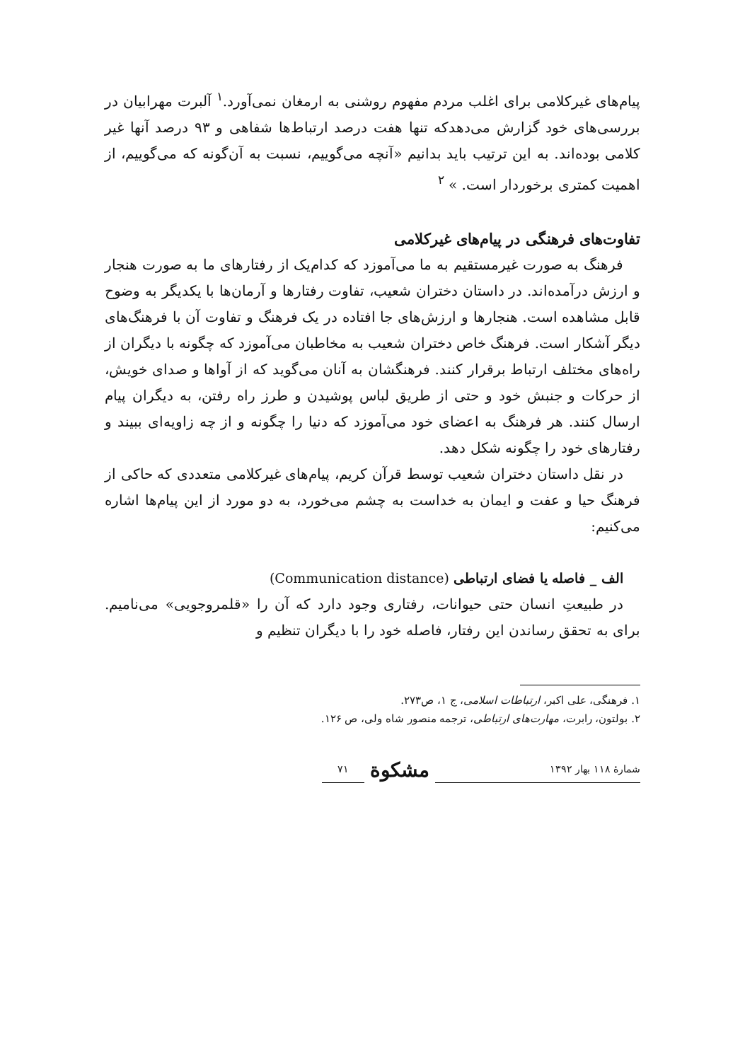پیام‌های غیرکلامی برای اغلب مردم مفهوم روشنی به ارمغان نمی‌آورد.<sup>۱</sup> آلبرت مهرابیان در بررسی‌های خود گزارش می‌دهدکه تنها هفت درصد ارتباط‌ها شفاهی و ۹۳ درصد آنها غیر کلامی بوده‌اند. به این ترتیب باید بدانیم «آنچه می‌گوییم، نسبت به آن‌گونه که می‌گوییم، از اهمیت کمتری برخوردار است. » <sup>۲</sup>
تفاوت‌های فرهنگی در پیام‌های غیرکلامی
فرهنگ به صورت غیرمستقیم به ما می‌آموزد که کدام‌یک از رفتارهای ما به صورت هنجار و ارزش درآمده‌اند. در داستان دختران شعیب، تفاوت رفتارها و آرمان‌ها با یکدیگر به وضوح قابل مشاهده است. هنجارها و ارزش‌های جا افتاده در یک فرهنگ و تفاوت آن با فرهنگ‌های دیگر آشکار است. فرهنگ خاص دختران شعیب به مخاطبان می‌آموزد که چگونه با دیگران از راه‌های مختلف ارتباط برقرار کنند. فرهنگشان به آنان می‌گوید که از آواها و صدای خویش، از حرکات و جنبش خود و حتی از طریق لباس پوشیدن و طرز راه رفتن، به دیگران پیام ارسال کنند. هر فرهنگ به اعضای خود می‌آموزد که دنیا را چگونه و از چه زاویه‌ای ببیند و رفتارهای خود را چگونه شکل دهد.
در نقل داستان دختران شعیب توسط قرآن کریم، پیام‌های غیرکلامی متعددی که حاکی از فرهنگ حیا و عفت و ایمان به خداست به چشم می‌خورد، به دو مورد از این پیام‌ها اشاره می‌کنیم:
الف _ فاصله یا فضای ارتباطی (Communication distance)
در طبیعتِ انسان حتی حیوانات، رفتاری وجود دارد که آن را «قلمروجویی» می‌نامیم. برای به تحقق رساندن این رفتار، فاصله خود را با دیگران تنظیم و
۱. فرهنگی، علی اکبر، ارتباطات اسلامی، ج ۱، ص۲۷۳.
۲. بولتون، رابرت، مهارت‌های ارتباطی، ترجمه منصور شاه ولی، ص ۱۲۶.
شمارهٔ ۱۱۸ بهار ۱۳۹۲ مشکوة ۷۱